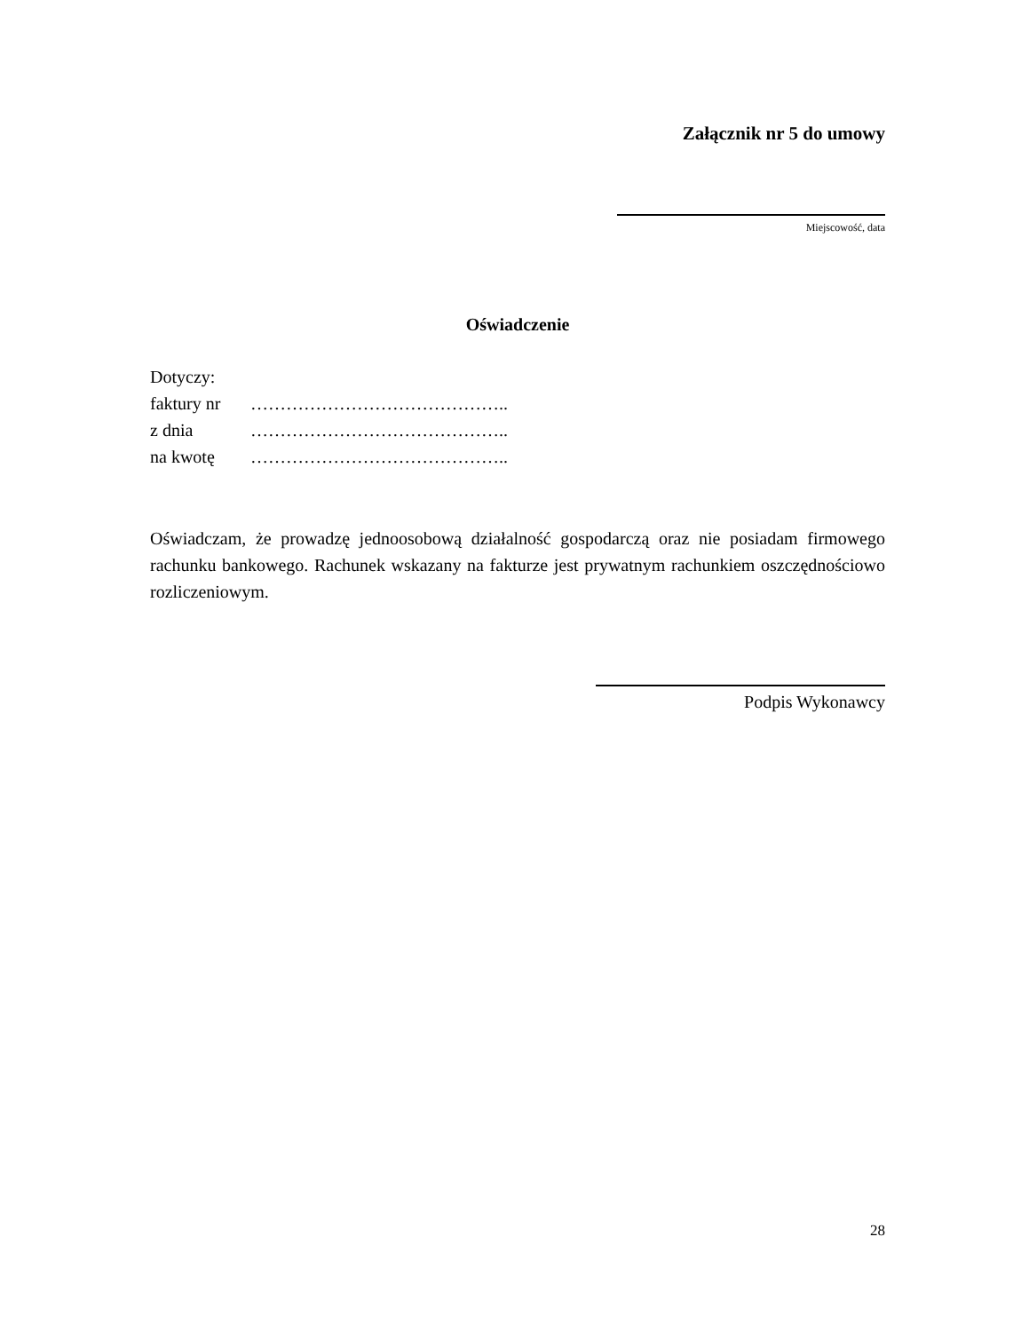Załącznik nr 5 do umowy
Miejscowość, data
Oświadczenie
Dotyczy:
faktury nr ……………………………………..
z dnia ……………………………………..
na kwotę ……………………………………..
Oświadczam, że prowadzę jednoosobową działalność gospodarczą oraz nie posiadam firmowego rachunku bankowego. Rachunek wskazany na fakturze jest prywatnym rachunkiem oszczędnościowo rozliczeniowym.
Podpis Wykonawcy
28